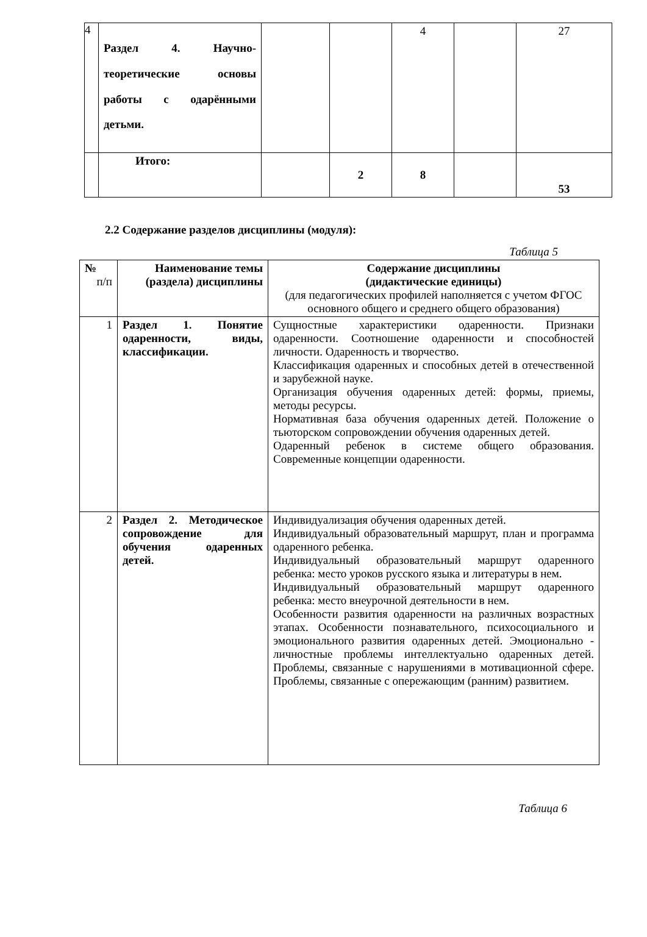| 4 | Раздел 4. Научно-теоретические основы работы с одарёнными детьми. | | | 4 | | 27 |
| | Итого: | | 2 | 8 | | 53 |
2.2 Содержание разделов дисциплины (модуля):
Таблица 5
| № п/п | Наименование темы (раздела) дисциплины | Содержание дисциплины (дидактические единицы) (для педагогических профилей наполняется с учетом ФГОС основного общего и среднего общего образования) |
| --- | --- | --- |
| 1 | Раздел 1. Понятие одаренности, виды, классификации. | Сущностные характеристики одаренности. Признаки одаренности. Соотношение одаренности и способностей личности. Одаренность и творчество. Классификация одаренных и способных детей в отечественной и зарубежной науке. Организация обучения одаренных детей: формы, приемы, методы ресурсы. Нормативная база обучения одаренных детей. Положение о тьюторском сопровождении обучения одаренных детей. Одаренный ребенок в системе общего образования. Современные концепции одаренности. |
| 2 | Раздел 2. Методическое сопровождение для обучения одаренных детей. | Индивидуализация обучения одаренных детей. Индивидуальный образовательный маршрут, план и программа одаренного ребенка. Индивидуальный образовательный маршрут одаренного ребенка: место уроков русского языка и литературы в нем. Индивидуальный образовательный маршрут одаренного ребенка: место внеурочной деятельности в нем. Особенности развития одаренности на различных возрастных этапах. Особенности познавательного, психосоциального и эмоционального развития одаренных детей. Эмоционально - личностные проблемы интеллектуально одаренных детей. Проблемы, связанные с нарушениями в мотивационной сфере. Проблемы, связанные с опережающим (ранним) развитием. |
Таблица 6